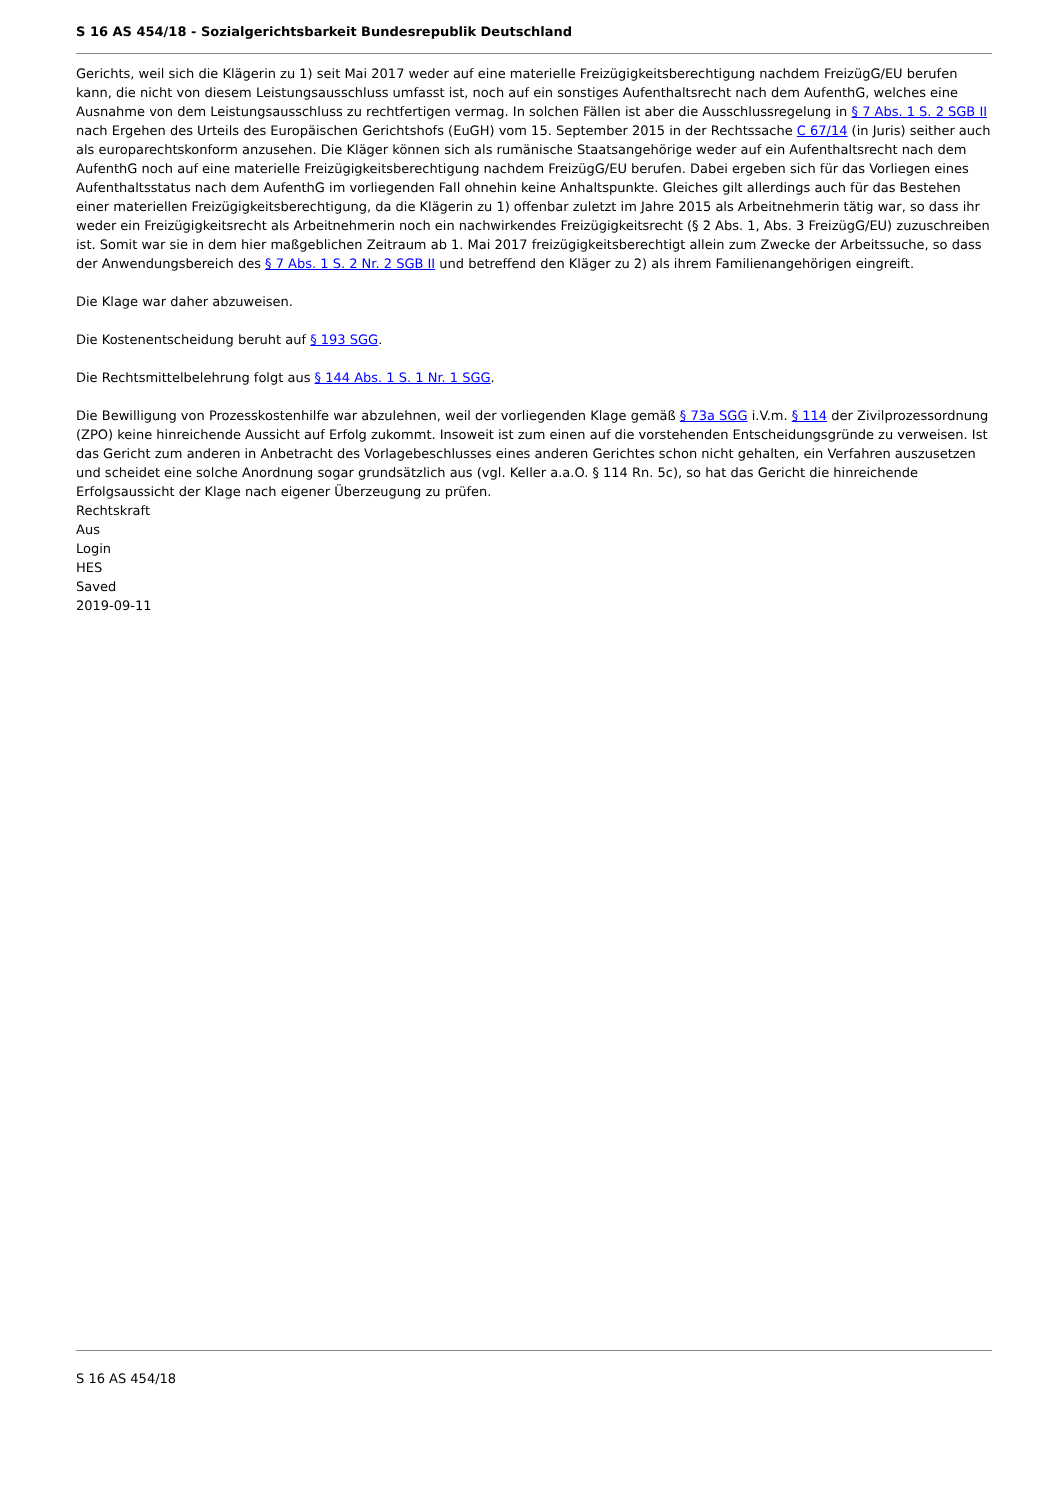S 16 AS 454/18 - Sozialgerichtsbarkeit Bundesrepublik Deutschland
Gerichts, weil sich die Klägerin zu 1) seit Mai 2017 weder auf eine materielle Freizügigkeitsberechtigung nachdem FreizügG/EU berufen kann, die nicht von diesem Leistungsausschluss umfasst ist, noch auf ein sonstiges Aufenthaltsrecht nach dem AufenthG, welches eine Ausnahme von dem Leistungsausschluss zu rechtfertigen vermag. In solchen Fällen ist aber die Ausschlussregelung in § 7 Abs. 1 S. 2 SGB II nach Ergehen des Urteils des Europäischen Gerichtshofs (EuGH) vom 15. September 2015 in der Rechtssache C 67/14 (in Juris) seither auch als europarechtskonform anzusehen. Die Kläger können sich als rumänische Staatsangehörige weder auf ein Aufenthaltsrecht nach dem AufenthG noch auf eine materielle Freizügigkeitsberechtigung nachdem FreizügG/EU berufen. Dabei ergeben sich für das Vorliegen eines Aufenthaltsstatus nach dem AufenthG im vorliegenden Fall ohnehin keine Anhaltspunkte. Gleiches gilt allerdings auch für das Bestehen einer materiellen Freizügigkeitsberechtigung, da die Klägerin zu 1) offenbar zuletzt im Jahre 2015 als Arbeitnehmerin tätig war, so dass ihr weder ein Freizügigkeitsrecht als Arbeitnehmerin noch ein nachwirkendes Freizügigkeitsrecht (§ 2 Abs. 1, Abs. 3 FreizügG/EU) zuzuschreiben ist. Somit war sie in dem hier maßgeblichen Zeitraum ab 1. Mai 2017 freizügigkeitsberechtigt allein zum Zwecke der Arbeitssuche, so dass der Anwendungsbereich des § 7 Abs. 1 S. 2 Nr. 2 SGB II und betreffend den Kläger zu 2) als ihrem Familienangehörigen eingreift.
Die Klage war daher abzuweisen.
Die Kostenentscheidung beruht auf § 193 SGG.
Die Rechtsmittelbelehrung folgt aus § 144 Abs. 1 S. 1 Nr. 1 SGG.
Die Bewilligung von Prozesskostenhilfe war abzulehnen, weil der vorliegenden Klage gemäß § 73a SGG i.V.m. § 114 der Zivilprozessordnung (ZPO) keine hinreichende Aussicht auf Erfolg zukommt. Insoweit ist zum einen auf die vorstehenden Entscheidungsgründe zu verweisen. Ist das Gericht zum anderen in Anbetracht des Vorlagebeschlusses eines anderen Gerichtes schon nicht gehalten, ein Verfahren auszusetzen und scheidet eine solche Anordnung sogar grundsätzlich aus (vgl. Keller a.a.O. § 114 Rn. 5c), so hat das Gericht die hinreichende Erfolgsaussicht der Klage nach eigener Überzeugung zu prüfen.
Rechtskraft
Aus
Login
HES
Saved
2019-09-11
S 16 AS 454/18